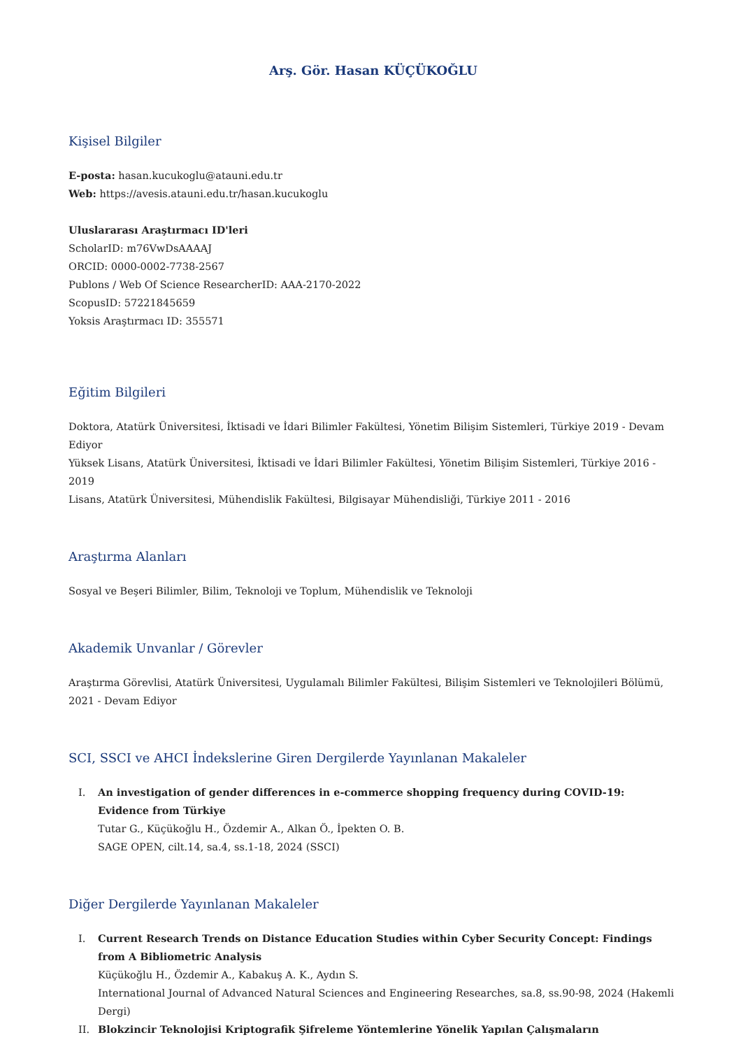Arş. Gör. Hasan KÜÇÜKOĞLU
Kişisel Bilgiler
E-posta: hasan.kucukoglu@atauni.edu.tr
Web: https://avesis.atauni.edu.tr/hasan.kucukoglu
Uluslararası Araştırmacı ID'leri
ScholarID: m76VwDsAAAAJ
ORCID: 0000-0002-7738-2567
Publons / Web Of Science ResearcherID: AAA-2170-2022
ScopusID: 57221845659
Yoksis Araştırmacı ID: 355571
Eğitim Bilgileri
Doktora, Atatürk Üniversitesi, İktisadi ve İdari Bilimler Fakültesi, Yönetim Bilişim Sistemleri, Türkiye 2019 - Devam Ediyor
Yüksek Lisans, Atatürk Üniversitesi, İktisadi ve İdari Bilimler Fakültesi, Yönetim Bilişim Sistemleri, Türkiye 2016 - 2019
Lisans, Atatürk Üniversitesi, Mühendislik Fakültesi, Bilgisayar Mühendisliği, Türkiye 2011 - 2016
Araştırma Alanları
Sosyal ve Beşeri Bilimler, Bilim, Teknoloji ve Toplum, Mühendislik ve Teknoloji
Akademik Unvanlar / Görevler
Araştırma Görevlisi, Atatürk Üniversitesi, Uygulamalı Bilimler Fakültesi, Bilişim Sistemleri ve Teknolojileri Bölümü, 2021 - Devam Ediyor
SCI, SSCI ve AHCI İndekslerine Giren Dergilerde Yayınlanan Makaleler
I. An investigation of gender differences in e-commerce shopping frequency during COVID-19: Evidence from Türkiye
Tutar G., Küçükoğlu H., Özdemir A., Alkan Ö., İpekten O. B.
SAGE OPEN, cilt.14, sa.4, ss.1-18, 2024 (SSCI)
Diğer Dergilerde Yayınlanan Makaleler
I. Current Research Trends on Distance Education Studies within Cyber Security Concept: Findings from A Bibliometric Analysis
Küçükoğlu H., Özdemir A., Kabakuş A. K., Aydın S.
International Journal of Advanced Natural Sciences and Engineering Researches, sa.8, ss.90-98, 2024 (Hakemli Dergi)
II. Blokzincir Teknolojisi Kriptografik Şifreleme Yöntemlerine Yönelik Yapılan Çalışmaların